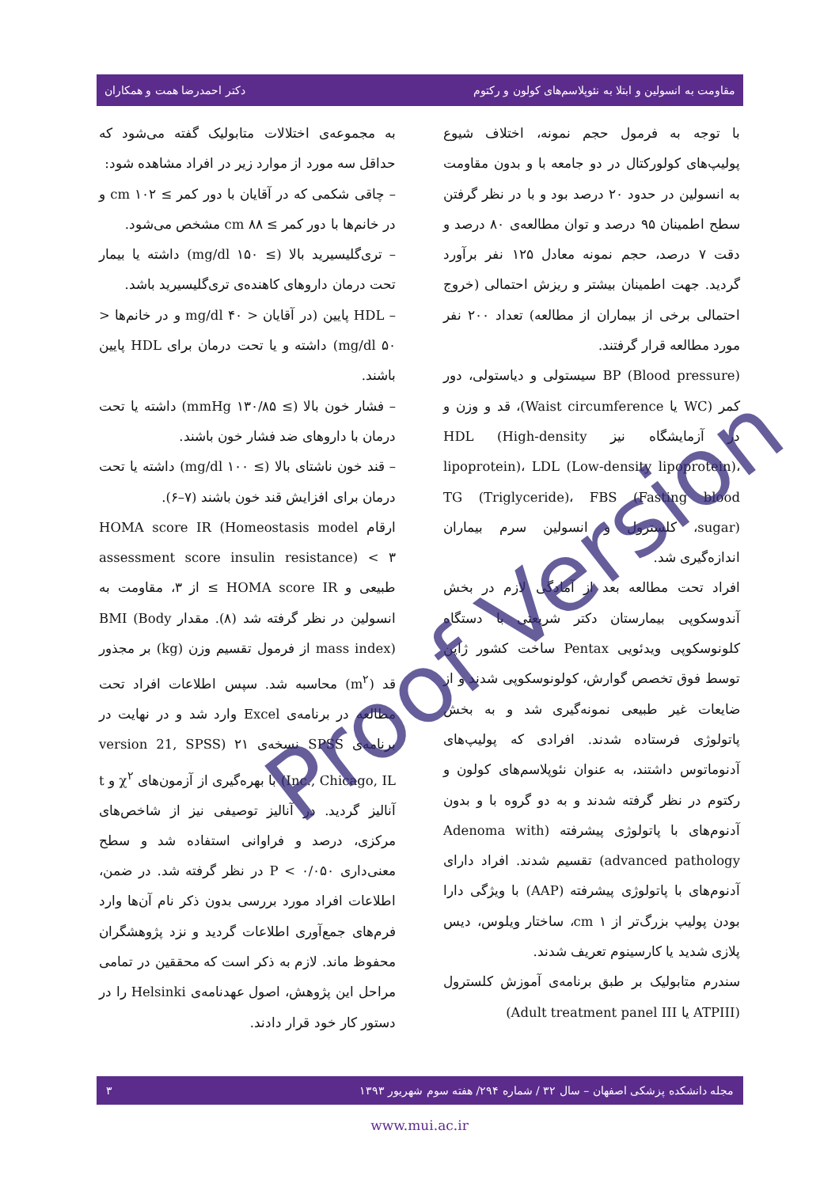مقاومت به انسولین و ابتلا به نئوپلاسم‌های کولون و رکتوم دکتر احمدرضا همت و همکاران
با توجه به فرمول حجم نمونه، اختلاف شیوع پولیپ‌های کولورکتال در دو جامعه با و بدون مقاومت به انسولین در حدود ۲۰ درصد بود و با در نظر گرفتن سطح اطمینان ۹۵ درصد و توان مطالعه‌ی ۸۰ درصد و دقت ۷ درصد، حجم نمونه معادل ۱۲۵ نفر برآورد گردید. جهت اطمینان بیشتر و ریزش احتمالی (خروج احتمالی برخی از بیماران از مطالعه) تعداد ۲۰۰ نفر مورد مطالعه قرار گرفتند.
BP (Blood pressure) سیستولی و دیاستولی، دور کمر (WC یا Waist circumference)، قد و وزن و در آزمایشگاه نیز HDL (High-density lipoprotein)، LDL (Low-density lipoprotein)، TG (Triglyceride)، FBS (Fasting blood sugar)، کلسترول و انسولین سرم بیماران اندازه‌گیری شد.
افراد تحت مطالعه بعد از آمادگی لازم در بخش آندوسکوپی بیمارستان دکتر شریعتی با دستگاه کلونوسکوپی ویدئویی Pentax ساخت کشور ژاپن توسط فوق تخصص گوارش، کولونوسکوپی شدند و از ضایعات غیر طبیعی نمونه‌گیری شد و به بخش پاتولوژی فرستاده شدند. افرادی که پولیپ‌های آدنوماتوس داشتند، به عنوان نئوپلاسم‌های کولون و رکتوم در نظر گرفته شدند و به دو گروه با و بدون آدنوم‌های با پاتولوژی پیشرفته (Adenoma with advanced pathology) تقسیم شدند. افراد دارای آدنوم‌های با پاتولوژی پیشرفته (AAP) با ویژگی دارا بودن پولیپ بزرگ‌تر از ۱ cm، ساختار ویلوس، دیس پلازی شدید یا کارسینوم تعریف شدند.
سندرم متابولیک بر طبق برنامه‌ی آموزش کلسترول (ATPIII یا Adult treatment panel III)
به مجموعه‌ی اختلالات متابولیک گفته می‌شود که حداقل سه مورد از موارد زیر در افراد مشاهده شود:
– چاقی شکمی که در آقایان با دور کمر ≥ ۱۰۲ cm و در خانم‌ها با دور کمر ≥ ۸۸ cm مشخص می‌شود.
– تری‌گلیسیرید بالا (≥ ۱۵۰ mg/dl) داشته یا بیمار تحت درمان داروهای کاهنده‌ی تری‌گلیسیرید باشد.
– HDL پایین (در آقایان < ۴۰ mg/dl و در خانم‌ها < ۵۰ mg/dl) داشته و یا تحت درمان برای HDL پایین باشند.
– فشار خون بالا (≥ ۱۳۰/۸۵ mmHg) داشته یا تحت درمان با داروهای ضد فشار خون باشند.
– قند خون ناشتای بالا (≥ ۱۰۰ mg/dl) داشته یا تحت درمان برای افزایش قند خون باشند (۷–۶).
ارقام HOMA score IR (Homeostasis model assessment score insulin resistance) < ۳ طبیعی و HOMA score IR ≥ از ۳، مقاومت به انسولین در نظر گرفته شد (۸). مقدار BMI (Body mass index) از فرمول تقسیم وزن (kg) بر مجذور قد (m<sup>۲</sup>) محاسبه شد. سپس اطلاعات افراد تحت مطالعه در برنامه‌ی Excel وارد شد و در نهایت در برنامه‌ی SPSS نسخه‌ی ۲۱ (version 21, SPSS Inc., Chicago, IL) با بهره‌گیری از آزمون‌های χ<sup>۲</sup> و t آنالیز گردید. در آنالیز توصیفی نیز از شاخص‌های مرکزی، درصد و فراوانی استفاده شد و سطح معنی‌داری P < ۰/۰۵۰ در نظر گرفته شد. در ضمن، اطلاعات افراد مورد بررسی بدون ذکر نام آن‌ها وارد فرم‌های جمع‌آوری اطلاعات گردید و نزد پژوهشگران محفوظ ماند. لازم به ذکر است که محققین در تمامی مراحل این پژوهش، اصول عهدنامه‌ی Helsinki را در دستور کار خود قرار دادند.
Proof Version
مجله دانشکده پزشکی اصفهان – سال ۳۲ / شماره ۲۹۴/ هفته سوم شهریور ۱۳۹۳ ۳
www.mui.ac.ir